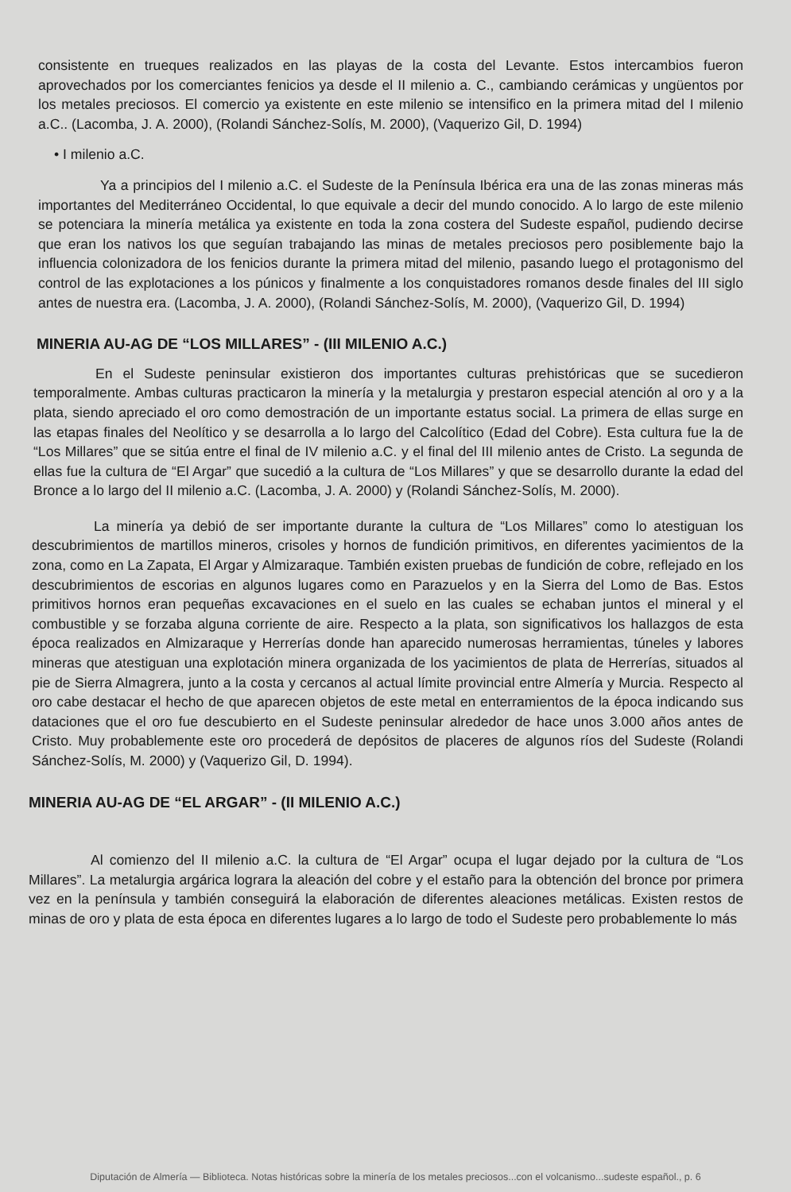consistente en trueques realizados en las playas de la costa del Levante. Estos intercambios fueron aprovechados por los comerciantes fenicios ya desde el II milenio a. C., cambiando cerámicas y ungüentos por los metales preciosos. El comercio ya existente en este milenio se intensifico en la primera mitad del I milenio a.C.. (Lacomba, J. A. 2000), (Rolandi Sánchez-Solís, M. 2000), (Vaquerizo Gil, D. 1994)
• I milenio a.C.
Ya a principios del I milenio a.C. el Sudeste de la Península Ibérica era una de las zonas mineras más importantes del Mediterráneo Occidental, lo que equivale a decir del mundo conocido. A lo largo de este milenio se potenciara la minería metálica ya existente en toda la zona costera del Sudeste español, pudiendo decirse que eran los nativos los que seguían trabajando las minas de metales preciosos pero posiblemente bajo la influencia colonizadora de los fenicios durante la primera mitad del milenio, pasando luego el protagonismo del control de las explotaciones a los púnicos y finalmente a los conquistadores romanos desde finales del III siglo antes de nuestra era. (Lacomba, J. A. 2000), (Rolandi Sánchez-Solís, M. 2000), (Vaquerizo Gil, D. 1994)
MINERIA AU-AG DE “LOS MILLARES” - (III MILENIO A.C.)
En el Sudeste peninsular existieron dos importantes culturas prehistóricas que se sucedieron temporalmente. Ambas culturas practicaron la minería y la metalurgia y prestaron especial atención al oro y a la plata, siendo apreciado el oro como demostración de un importante estatus social. La primera de ellas surge en las etapas finales del Neolítico y se desarrolla a lo largo del Calcolítico (Edad del Cobre). Esta cultura fue la de “Los Millares” que se sitúa entre el final de IV milenio a.C. y el final del III milenio antes de Cristo. La segunda de ellas fue la cultura de “El Argar” que sucedió a la cultura de “Los Millares” y que se desarrollo durante la edad del Bronce a lo largo del II milenio a.C. (Lacomba, J. A. 2000) y (Rolandi Sánchez-Solís, M. 2000).
La minería ya debió de ser importante durante la cultura de “Los Millares” como lo atestiguan los descubrimientos de martillos mineros, crisoles y hornos de fundición primitivos, en diferentes yacimientos de la zona, como en La Zapata, El Argar y Almizaraque. También existen pruebas de fundición de cobre, reflejado en los descubrimientos de escorias en algunos lugares como en Parazuelos y en la Sierra del Lomo de Bas. Estos primitivos hornos eran pequeñas excavaciones en el suelo en las cuales se echaban juntos el mineral y el combustible y se forzaba alguna corriente de aire. Respecto a la plata, son significativos los hallazgos de esta época realizados en Almizaraque y Herrerías donde han aparecido numerosas herramientas, túneles y labores mineras que atestiguan una explotación minera organizada de los yacimientos de plata de Herrerías, situados al pie de Sierra Almagrera, junto a la costa y cercanos al actual límite provincial entre Almería y Murcia. Respecto al oro cabe destacar el hecho de que aparecen objetos de este metal en enterramientos de la época indicando sus dataciones que el oro fue descubierto en el Sudeste peninsular alrededor de hace unos 3.000 años antes de Cristo. Muy probablemente este oro procederá de depósitos de placeres de algunos ríos del Sudeste (Rolandi Sánchez-Solís, M. 2000) y (Vaquerizo Gil, D. 1994).
MINERIA AU-AG DE “EL ARGAR” - (II MILENIO A.C.)
Al comienzo del II milenio a.C. la cultura de “El Argar” ocupa el lugar dejado por la cultura de “Los Millares”. La metalurgia argárica lograra la aleación del cobre y el estaño para la obtención del bronce por primera vez en la península y también conseguirá la elaboración de diferentes aleaciones metálicas. Existen restos de minas de oro y plata de esta época en diferentes lugares a lo largo de todo el Sudeste pero probablemente lo más
Diputación de Almería — Biblioteca. Notas históricas sobre la minería de los metales preciosos...con el volcanismo...sudeste español., p. 6